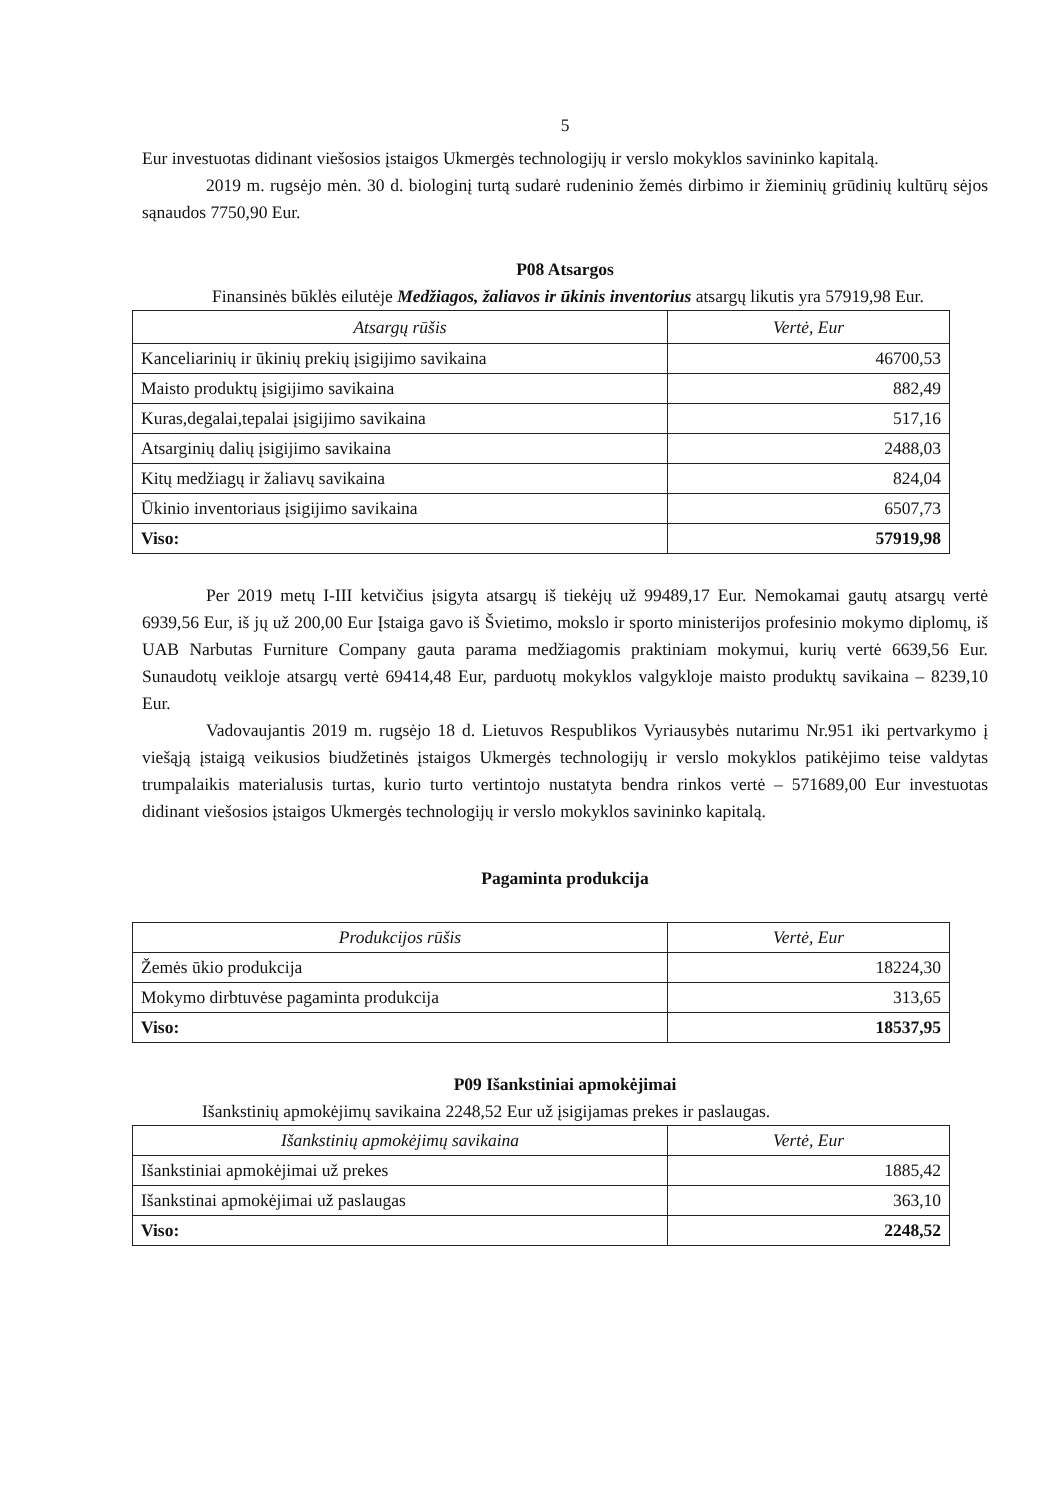5
Eur investuotas didinant viešosios įstaigos Ukmergės technologijų ir verslo mokyklos savininko kapitalą.
2019 m. rugsėjo mėn. 30 d. biologinį turtą sudarė rudeninio žemės dirbimo ir žieminių grūdinių kultūrų sėjos sąnaudos 7750,90 Eur.
P08 Atsargos
Finansinės būklės eilutėje Medžiagos, žaliavos ir ūkinis inventorius atsargų likutis yra 57919,98 Eur.
| Atsargų rūšis | Vertė, Eur |
| --- | --- |
| Kanceliarinių ir ūkinių prekių įsigijimo savikaina | 46700,53 |
| Maisto produktų įsigijimo savikaina | 882,49 |
| Kuras,degalai,tepalai įsigijimo savikaina | 517,16 |
| Atsarginių dalių įsigijimo savikaina | 2488,03 |
| Kitų medžiagų ir žaliavų savikaina | 824,04 |
| Ūkinio inventoriaus įsigijimo savikaina | 6507,73 |
| Viso: | 57919,98 |
Per 2019 metų I-III ketvičius įsigyta atsargų iš tiekėjų už 99489,17 Eur. Nemokamai gautų atsargų vertė 6939,56 Eur, iš jų už 200,00 Eur Įstaiga gavo iš Švietimo, mokslo ir sporto ministerijos profesinio mokymo diplomų, iš UAB Narbutas Furniture Company gauta parama medžiagomis praktiniam mokymui, kurių vertė 6639,56 Eur. Sunaudotų veikloje atsargų vertė 69414,48 Eur, parduotų mokyklos valgykloje maisto produktų savikaina – 8239,10 Eur.
Vadovaujantis 2019 m. rugsėjo 18 d. Lietuvos Respublikos Vyriausybės nutarimu Nr.951 iki pertvarkymo į viešąją įstaigą veikusios biudžetinės įstaigos Ukmergės technologijų ir verslo mokyklos patikėjimo teise valdytas trumpalaikis materialusis turtas, kurio turto vertintojo nustatyta bendra rinkos vertė – 571689,00 Eur investuotas didinant viešosios įstaigos Ukmergės technologijų ir verslo mokyklos savininko kapitalą.
Pagaminta produkcija
| Produkcijos rūšis | Vertė, Eur |
| --- | --- |
| Žemės ūkio produkcija | 18224,30 |
| Mokymo dirbtuvėse pagaminta produkcija | 313,65 |
| Viso: | 18537,95 |
P09 Išankstiniai apmokėjimai
Išankstinių apmokėjimų savikaina 2248,52 Eur už įsigijamas prekes ir paslaugas.
| Išankstinių apmokėjimų savikaina | Vertė, Eur |
| --- | --- |
| Išankstiniai apmokėjimai už prekes | 1885,42 |
| Išankstinai apmokėjimai už paslaugas | 363,10 |
| Viso: | 2248,52 |